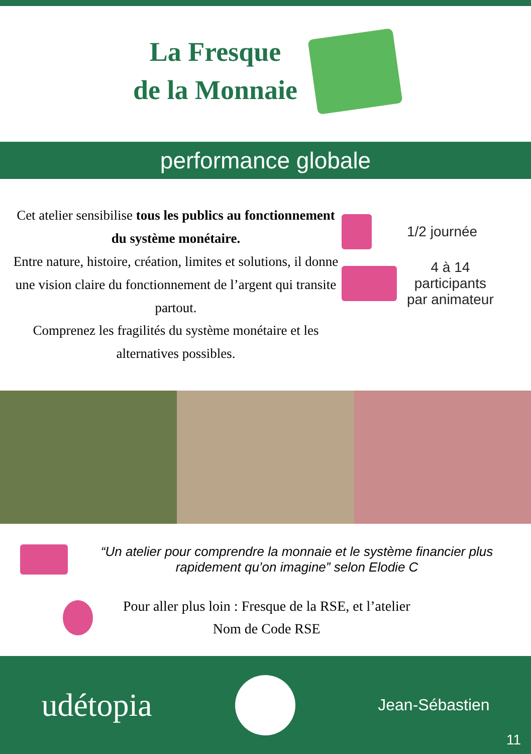La Fresque
de la Monnaie
performance globale
Cet atelier sensibilise tous les publics au fonctionnement du système monétaire.
Entre nature, histoire, création, limites et solutions, il donne une vision claire du fonctionnement de l’argent qui transite partout.
Comprenez les fragilités du système monétaire et les alternatives possibles.
1/2 journée
4 à 14
participants
par animateur
“Un atelier pour comprendre la monnaie et le système financier plus rapidement qu’on imagine” selon Elodie C
Pour aller plus loin : Fresque de la RSE, et l’atelier
Nom de Code RSE
udétopia
Jean-Sébastien
11